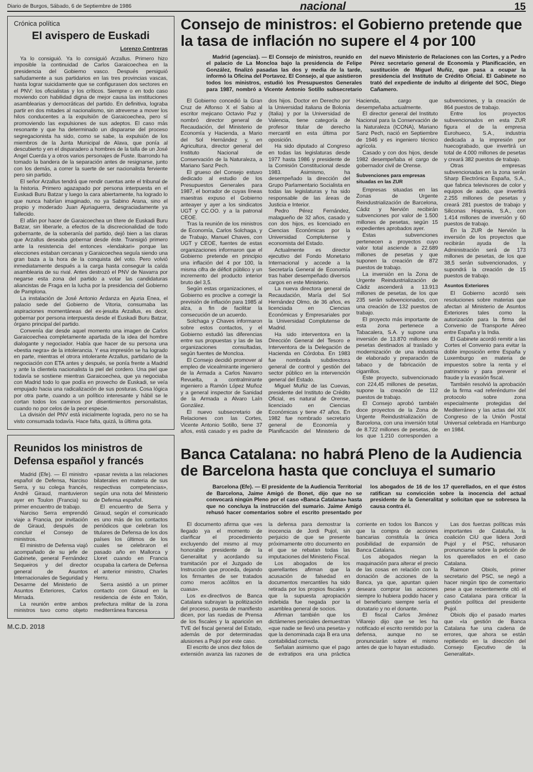Diario de Burgos, Sábado, 6 de Septiembre de 1986 nacional 15
Crónica política
El avispero de Euskadi
Lorenzo Contreras
Ya lo consiguió. Ya lo consiguió Arzallus. Primero hizo imposible la continuidad de Carlos Garaicoechea en la presidencia del Gobierno vasco. Después persiguió sañudamente a sus partidarios en las tres provincias vascas, hasta lograr suicidamente que se configurasen dos sectores en el PNV: los oficialistas y los críticos. Siempre o en todo caso moviendo con habilidad digna de mejor causa las instituciones asamblearias y democráticas del partido. En definitiva, lograba partir en dos mitades al nacionalismo, sin atreverse a mover los hilos conducentes a la expulsión de Garaicoechea, pero sí promoviendo las expulsiones de sus adeptos. El caso más resonante y que ha determinado un dispararse del proceso segregacionista ha sido, como se sabe, la expulsión de los miembros de la Junta Municipal de Alava, que ponía al descubierto y en el disparadero a hombres de la talla de un José Angel Cuerda y a otros varios personajes de Fuste. Ibarrondo ha tomado la bandera de la separación antes de resignarse, junto con los demás, a correr la suerte de ser nacionalista ferviente pero sin partido.
El señor Arzallus tendrá que rendir cuentas ante el tribunal de la historia. Primero agazapado por persona interpuesta en el Euskadi Buru Batzar y luego la cara abiertamente, ha logrado lo que nunca habrían imaginado, no ya Sabino Arana, sino el propio y moderado Juan Ajuriaguerra, desgraciadamente ya fallecido.
El afán por hacer de Garaicoechea un títere de Euskadi Buru Batzar, sin liberarle, a efectos de la discrecionalidad de todo gobernante, de la soberanía del partido, dejó bien a las claras que Arzallus deseaba gobernar desde éste. Transigió primero ante la resistencia del entonces «lendakari» porque las elecciones estaban cercanas y Garaicoechea seguía siendo una gran baza a la hora de la conquista del voto. Pero volvió inmediatamente después a la carga hasta conseguir la caída asamblearia de su rival. Antes destrozó el PNV de Navarra por negarse esta zona del partido a votar las candidaturas aliancistas de Fraga en la lucha por la presidencia del Gobierno de Pamplona.
La instalación de José Antonio Ardanza en Ajuria Enea, el palacio sede del Gobierno de Vitoria, consumaba las aspiraciones momentáneas del ex-jesuita Arzallus, es decir, gobernar por persona interpuesta desde el Euskadi Buru Batzar, órgano principal del partido.
Convenía dar desde aquel momento una imagen de Carlos Garaicoechea completamente apartada de la idea del hombre dialogante y negociador. Había que hacer de su persona una «bestia negra» de la intolerancia. Y esa impresión se ha logrado en parte, mientras el otrora intolerante Arzallus, partidario de la negociación con ETA antes y después, se ponía frente a Madrid y ante la clientela nacionalista la piel del cordero. Una piel que todavía se sostiene mientras Garaicoechea, que ya negociaba con Madrid todo lo que podía en provecho de Euskadi, se veía empujado hacia una radicalización de sus posturas. Cosa lógica por otra parte, cuando a un político interesante y hábil se le cortan todos los caminos por disentimientos personalistas, cuando no por celos de la peor especie.
La división del PNV está inicialmente lograda, pero no se ha visto consumada todavía. Hace falta, quizá, la última gota.
Reunidos los ministros de Defensa español y francés
Madrid (Efe). — El ministro español de Defensa, Narciso Serra, y su colega francés, André Giraud, mantuvieron ayer en Toulon (Francia) su primer encuentro de trabajo.
Narciso Serra emprendió viaje a Francia, por invitación de Giraud, después de concluir el Consejo de ministros.
El ministro de Defensa viajó acompañado de su jefe de Gabinete, general Fernández Sequeiros y del director general de Asuntos Internacionales de Seguridad y Desarme del Ministerio de Asuntos Exteriores, Carlos Mirnada.
La reunión entre ambos ministros tuvo como objeto «pasar revista a las relaciones bilaterales en materia de sus respectivas competencias», según una nota del Ministerio de Defensa español.
El encuentro de Serra y Giraud, según el comunicado es uno más de los contactos periódicos que celebran los titulares de Defensa de los dos países los últimos de los cuales se celebraron el pasado año en Mallorca y Lloret cuando en Francia ocupaba la cartera de Defensa el anterior ministro, Charles Herru.
Serra asistió a un primer contacto con Giraud en la residencia de éste en Tolón, prefectura militar de la zona mediterránea francesa
M.C.D. 2018
Consejo de ministros: el Gobierno pretende que la tasa de inflación no supere el 4 por 100
Madrid (agencias). — El Consejo de ministros, reunido en el palacio de La Moncloa bajo la presidencia de Felipe González, finalizó pasadas las dos y media de la tarde, informó la Oficina del Portavoz. El Consejo, al que asistieron todos los ministros, estudió los Presupuestos Generales para 1987, nombró a Vicente Antonio Sotillo subsecretario del nuevo Ministerio de Relaciones con las Cortes, y a Pedro Pérez secretario general de Economía y Planificación, en sustitución de Miguel Muñiz, que pasa a ocupar la presidencia del Instituto de Crédito Oficial. El Gabinete no trató del expediente de indulto al dirigente del SOC, Diego Cañamero.
El Gobierno concedió la Gran Cruz de Alfonso X el Sabio al escritor mejicano Octavio Paz y nombró director general de Recaudación, del Ministerio de Economía y Hacienda, a Mario del Sol Hernández y, en Agricultura, director general del Instituto Nacional de Conservación de la Naturaleza, a Mariano Sanz Pech.
El grueso del Consejo estuvo dedicado al estudio de los Presupuestos Generales para 1987, el borrador de cuyas líneas maestras expuso el Gobierno anteayer y ayer a los sindicatos UGT y CC.OO. y a la patronal CEOE.
Tras la reunión de los ministros de Economía, Carlos Solchaga, y de Trabajo, Manuel Chaves, con UGT y CEOE, fuentes de estas organizaciones informaron que el Gobierno pretende en principio una inflación del 4 por 100, la misma cifra de déficit público y un incremento del producto interior bruto del 3,5.
Según estas organizaciones, el Gobierno es proclive a corregir la previsión de inflación para 1985 al alza, a fin de facilitar la consecución de un acuerdo.
Solchaga y Chaves informaron sobre estos contactos, y el Gobierno estudió las diferencias entre sus propuestas y las de las organizaciones consultadas, según fuentes de Moncloa.
El Consejo decidió promover al empleo de vicealmirante ingeniero de la Armada a Carlos Navarro Revuelta, a contralmirante ingeniero a Ramón López Muñoz y a general inspector de Sanidad de la Armada a Alvaro Laín González.
El nuevo subsecretario de Relaciones con las Cortes, Vicente Antonio Sotillo, tiene 37 años, está casado y es padre de dos hijos. Doctor en Derecho por la Universidad italiana de Bolonia (Italia) y por la Universidad de Valencia, tiene categoría de profesor titular de derecho mercantil en esta última por oposición.
Ha sido diputado al Congreso en todas las legislaturas desde 1977 hasta 1986 y presidente de la Comisión Constitucional desde 1983. Asimismo, ha desempeñado la dirección del Grupo Parlamentario Socialista en todas las legislaturas y ha sido responsable de las áreas de Justicia e Interior.
Pedro Pérez Fernández, malagueño de 32 años, casado y con dos hijos, es licenciado en Ciencias Económicas por la Universidad Complutense y economista del Estado.
Actualmente es director ejecutivo del Fondo Monetario Internacional y accede a la Secretaría General de Economía tras haber desempeñado diversos cargos en este Ministerio.
La nueva directora general de Recaudación, María del Sol Hernández Olmo, de 36 años, es licenciada en Ciencias Económicas y Empresariales por la Universidad Complutense de Madrid.
Ha sido interventora en la Dirección General del Tesoro e Interventora de la Delegación de Hacienda en Córdoba. En 1983 fue nombrada subdirectora general de control y gestión del sector público en la intervención general del Estado.
Miguel Muñiz de las Cuevas, presidente del Instituto de Crédito Oficial, es natural de Orense, licenciado en Ciencias Económicas y tiene 47 años. En 1982 fue nombrado secretario general de Economía y Planificación del Ministerio de Hacienda, cargo que desempeñaba actualmente.
El director general del Instituto Nacional para la Conservación de la Naturaleza (ICONA), Mariano Sanz Pech, nació en Septiembre de 1946 y es ingeniero técnico agrícola.
Casado y con dos hijos, desde 1982 desempeñaba el cargo de gobernador civil de Orense.
Subvenciones para empresas situadas en las ZUR
Empresas situadas en las Zonas de Urgente Reindustrialización de Barcelona, Cádiz y Nervión recibirán subvenciones por valor de 1.500 millones de pesetas, según 15 expedientes aprobados ayer.
Estas subvenciones pertenecen a proyectos cuyo valor total asciende a 22.689 millones de pesetas y que suponen la creación de 872 puestos de trabajo.
La inversión en la Zona de Urgente Reindustrialización de Cádiz ascenderá a 13.913 millones de pesetas, de los que 235 serán subvencionados, con una creación de 132 puestos de trabajo.
El proyecto más importante de esta zona pertenece a Tabacalera, S.A. y supone una inversión de 13.870 millones de pesetas destinados al traslado y modernización de una industria de elaborado y preparación de tabaco y de fabricación de cigarrillos.
Este proyecto, subvencionado con 224,45 millones de pesetas, supone la creación de 112 puestos de trabajo.
El Consejo aprobó también doce proyectos de la Zona de Urgente Reindustrialización de Barcelona, con una inversión total de 8.722 millones de pesetas, de los que 1.210 corresponden a subvenciones, y la creación de 864 puestos de trabajo.
Entre los proyectos subvencionados en esta ZUR figura el de la empresa Eurohueco, S.A., industria dedicada a la impresión por huecograbado, que invertirá un total de 4.000 millones de pesetas y creará 382 puestos de trabajo.
Otras empresas subvencionadas en la zona serán Sharp Electrónica España, S.A., que fabrica televisores de color y equipos de audio, que invertirá 2.255 millones de pesetas y creará 281 puestos de trabajo y Siliconas Hispania, S.A., con 1.414 millones de inversión y 60 puestos de trabajo.
En la ZUR de Nervión la inversión de los proyectos que recibirán ayuda de la Administración será de 173 millones de pesetas, de los que 38,5 serán subvencionados, y supondrá la creación de 15 puestos de trabajo.
Asuntos Exteriores
El Gobierno acordó seis resoluciones sobre materias que afectan al Ministerio de Asuntos Exteriores tales como la autorización para la firma del Convenio de Transporte Aéreo entre España y la India.
El Gabinete acordó remitir a las Cortes el Convenio para evitar la doble imposición entre España y Luxemburgo en materia de impuestos sobre la renta y el patrimonio y para prevenir el fraude y la evasión fiscal.
También resolvió la aprobación de la firma «ad referéndum» del protocolo sobre zona especialmente protegidas del Mediterráneo y las actas del XIX Congreso de la Unión Postal Universal celebrada en Hamburgo en 1984.
Banca Catalana: no habrá Pleno de la Audiencia de Barcelona hasta que concluya el sumario
Barcelona (Efe). — El presidente de la Audiencia Territorial de Barcelona, Jaime Amigó de Bonet, dijo que no se convocará ningún Pleno por el caso «Banca Catalana» hasta que no concluya la instrucción del sumario. Jaime Amigó rehusó hacer comentarios sobre el escrito presentado por los abogados de 16 de los 17 querellados, en el que éstos ratifican su convicción sobre la inocencia del actual presidente de la Generalitat y solicitan que se sobresea la causa contra él.
El documento afirma que «es llegado ya el momento de clarificar el procedimiento excluyendo del mismo al muy honorable presidente de la Generalitat y acordando su tramitación por el Juzgado de Instrucción que proceda, dejando los firmantes de ser tratados como meros acólitos en la cuasa».
Los ex-directivos de Banca Catalana subrayan la politización del proceso, puesta de manifiesto dicen, por las ruedas de Prensa de los fiscales y la aparición en TVE del fiscal general del Estado, además de por determinadas alusiones a Pujol por este caso.
El escrito de unos diez folios de extensión avanza las razones de la defensa para demostrar la inocencia de Jordi Pujol, sin perjuicio de que se presente próximamente otro documento en el que se rebatan todas las imputaciones del Ministerio Fiscal.
Los abogados de los querellantes afirman que la acusación de falsedad en documentos mercantiles ha sido retirada por los propios fiscales y que la supuesta apropiación indebida fue negada por la asamblea general de socios.
Afirman también que los dictámenes periciales demuestran «que nadie se llevó una peseta» y que la denominada caja B era una contabilidad correcta.
Señalan asimismo que el pago de extratipos era una práctica corriente en todos los Bancos y que la compra de acciones bancarias constituía la única posibilidad de expansión de Banca Catalana.
Los abogados niegan la maquinación para alterar el precio de las cosas en relación con la donación de acciones de la Banca, ya que, apuntan quien deseara comprar las acciones siempre lo hubiera podido hacer y el beneficiario siempre sería el donatario y no el donante.
El fiscal Carlos Jiménez Villarejo dijo que se les ha notificado el escrito remitido por la defensa, aunque no se pronunciarán sobre el mismo antes de que lo hayan estudiado.
Las dos fuerzas políticas más importantes de Cataluña, la coalición CiU que lidera Jordi Pujol y el PSC, rehusaron pronunciarse sobre la petición de los querellados en el caso Catalana.
Raimon Obiols, primer secretario del PSC, se negó a hacer ningún tipo de comentario pese a que recientemente citó el caso Catalana para criticar la gestión política del presidente Pujol.
Obiols dijo el pasado martes que «la gestión de Banca Catalana fue una cadena de errores, que ahora se están repitiendo en la dirección del Consejo Ejecutivo de la Generalitat».